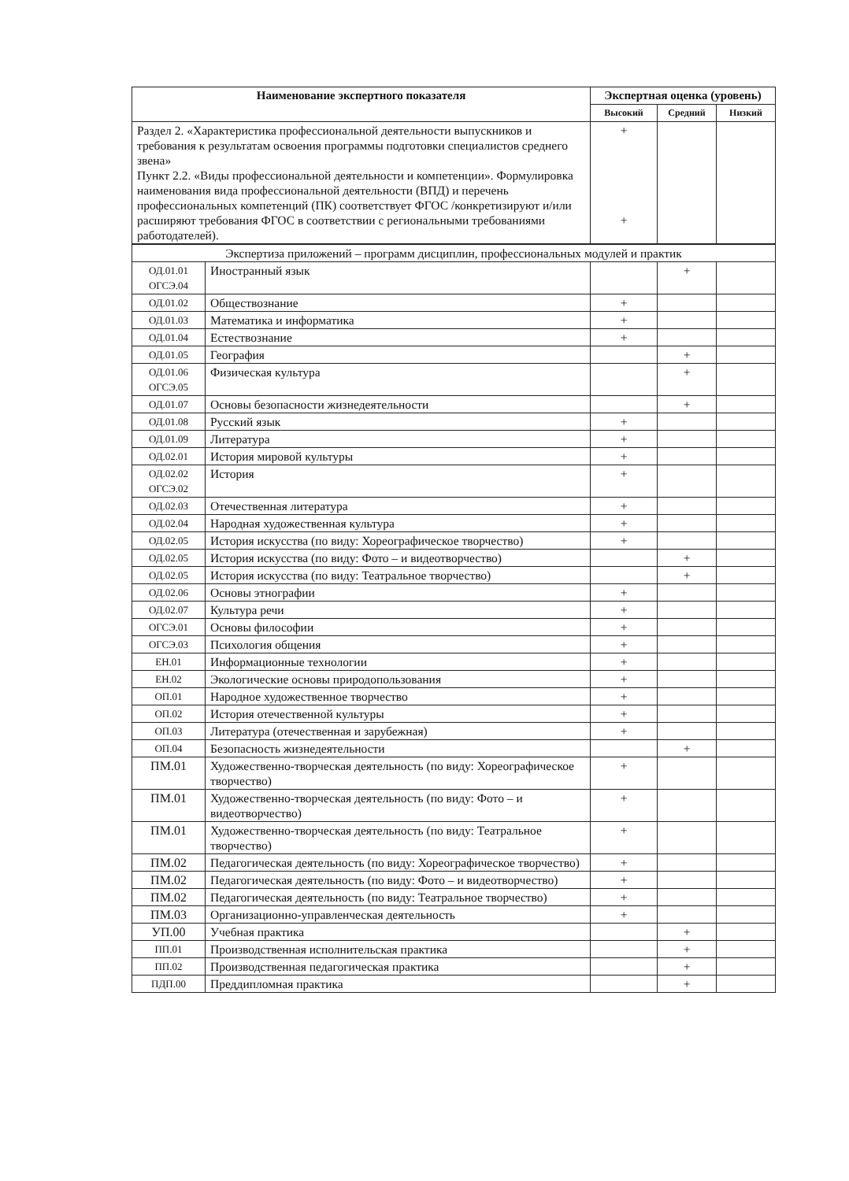| Наименование экспертного показателя | Экспертная оценка (уровень) | | |
| --- | --- | --- | --- |
| | Высокий | Средний | Низкий |
| Раздел 2. «Характеристика профессиональной деятельности выпускников и требования к результатам освоения программы подготовки специалистов среднего звена» Пункт 2.2. «Виды профессиональной деятельности и компетенции». Формулировка наименования вида профессиональной деятельности (ВПД) и перечень профессиональных компетенций (ПК) соответствует ФГОС /конкретизируют и/или расширяют требования ФГОС в соответствии с региональными требованиями работодателей). | + + | | |
| Экспертиза приложений – программ дисциплин, профессиональных модулей и практик | | | | |
| ОД.01.01 ОГСЭ.04 | Иностранный язык | | + | |
| ОД.01.02 | Обществознание | + | | |
| ОД.01.03 | Математика и информатика | + | | |
| ОД.01.04 | Естествознание | + | | |
| ОД.01.05 | География | | + | |
| ОД.01.06 ОГСЭ.05 | Физическая культура | | + | |
| ОД.01.07 | Основы безопасности жизнедеятельности | | + | |
| ОД.01.08 | Русский язык | + | | |
| ОД.01.09 | Литература | + | | |
| ОД.02.01 | История мировой культуры | + | | |
| ОД.02.02 ОГСЭ.02 | История | + | | |
| ОД.02.03 | Отечественная литература | + | | |
| ОД.02.04 | Народная художественная культура | + | | |
| ОД.02.05 | История искусства (по виду: Хореографическое творчество) | + | | |
| ОД.02.05 | История искусства (по виду: Фото – и видеотворчество) | | + | |
| ОД.02.05 | История искусства (по виду: Театральное творчество) | | + | |
| ОД.02.06 | Основы этнографии | + | | |
| ОД.02.07 | Культура речи | + | | |
| ОГСЭ.01 | Основы философии | + | | |
| ОГСЭ.03 | Психология общения | + | | |
| ЕН.01 | Информационные технологии | + | | |
| ЕН.02 | Экологические основы природопользования | + | | |
| ОП.01 | Народное художественное творчество | + | | |
| ОП.02 | История отечественной культуры | + | | |
| ОП.03 | Литература (отечественная и зарубежная) | + | | |
| ОП.04 | Безопасность жизнедеятельности | | + | |
| ПМ.01 | Художественно-творческая деятельность (по виду: Хореографическое творчество) | + | | |
| ПМ.01 | Художественно-творческая деятельность (по виду: Фото – и видеотворчество) | + | | |
| ПМ.01 | Художественно-творческая деятельность (по виду: Театральное творчество) | + | | |
| ПМ.02 | Педагогическая деятельность (по виду: Хореографическое творчество) | + | | |
| ПМ.02 | Педагогическая деятельность (по виду: Фото – и видеотворчество) | + | | |
| ПМ.02 | Педагогическая деятельность (по виду: Театральное творчество) | + | | |
| ПМ.03 | Организационно-управленческая деятельность | + | | |
| УП.00 | Учебная практика | | + | |
| ПП.01 | Производственная исполнительская практика | | + | |
| ПП.02 | Производственная педагогическая практика | | + | |
| ПДП.00 | Преддипломная практика | | + | |